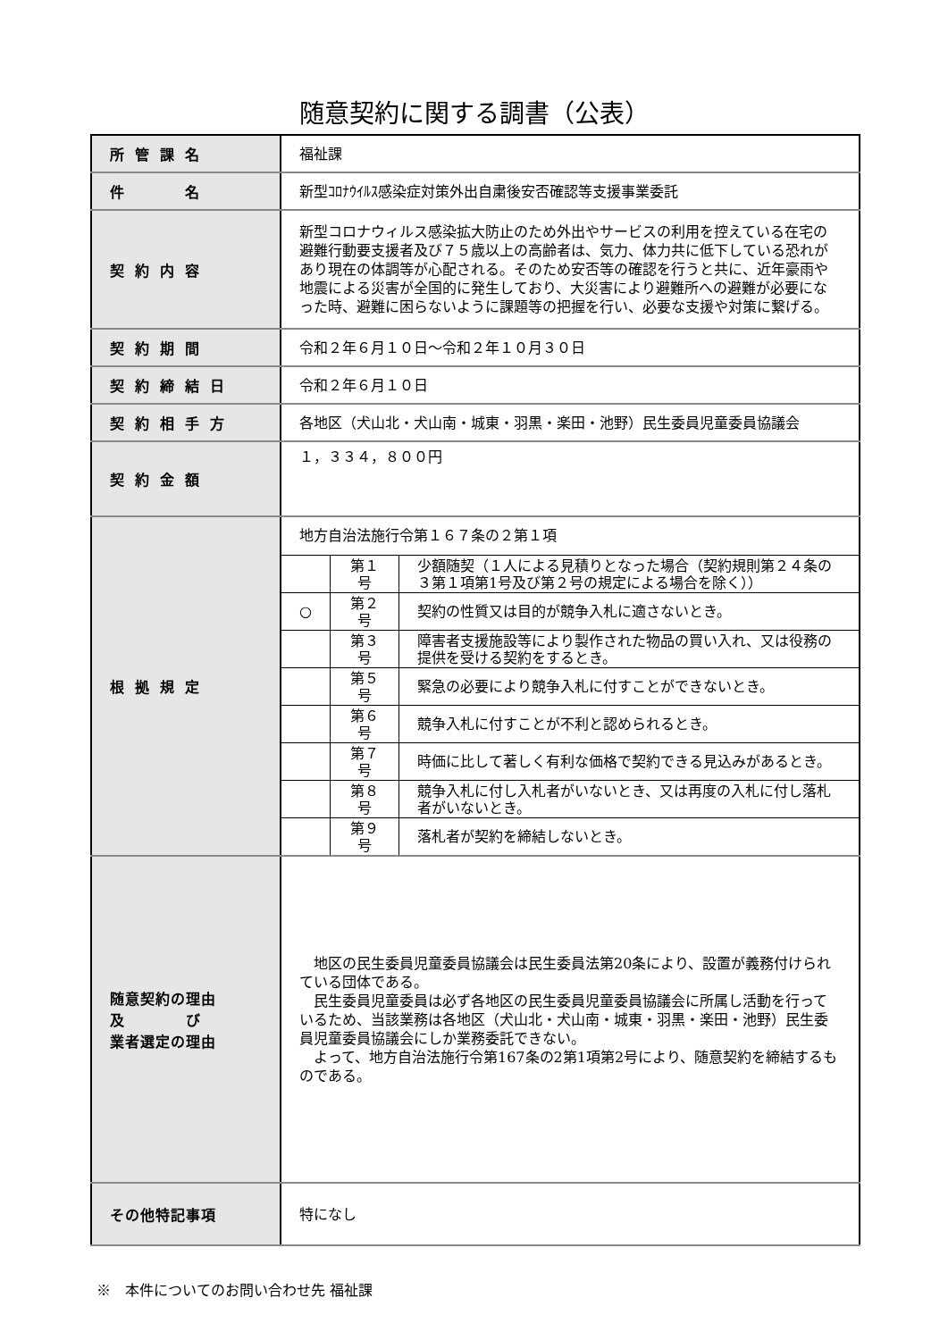随意契約に関する調書（公表）
| 所管課名 | 福祉課 |
| 件 名 | 新型ｺﾛﾅｳｲﾙｽ感染症対策外出自粛後安否確認等支援事業委託 |
| 契約内容 | 新型コロナウィルス感染拡大防止のため外出やサービスの利用を控えている在宅の避難行動要支援者及び７５歳以上の高齢者は、気力、体力共に低下している恐れがあり現在の体調等が心配される。そのため安否等の確認を行うと共に、近年豪雨や地震による災害が全国的に発生しており、大災害により避難所への避難が必要になった時、避難に困らないように課題等の把握を行い、必要な支援や対策に繋げる。 |
| 契約期間 | 令和２年６月１０日～令和２年１０月３０日 |
| 契約締結日 | 令和２年６月１０日 |
| 契約相手方 | 各地区（犬山北・犬山南・城東・羽黒・楽田・池野）民生委員児童委員協議会 |
| 契約金額 | １，３３４，８００円 |
| 根拠規定 | 地方自治法施行令第１６７条の２第１項 / / 第１号 / 少額随契（１人による見積りとなった場合（契約規則第２４条の３第１項第1号及び第２号の規定による場合を除く）） / / ○ / 第２号 / 契約の性質又は目的が競争入札に適さないとき。 / / / 第３号 / 障害者支援施設等により製作された物品の買い入れ、又は役務の提供を受ける契約をするとき。 / / / 第５号 / 緊急の必要により競争入札に付すことができないとき。 / / / 第６号 / 競争入札に付すことが不利と認められるとき。 / / / 第７号 / 時価に比して著しく有利な価格で契約できる見込みがあるとき。 / / / 第８号 / 競争入札に付し入札者がいないとき、又は再度の入札に付し落札者がいないとき。 / / / 第９号 / 落札者が契約を締結しないとき。 / |
| 随意契約の理由 及 び 業者選定の理由 | 地区の民生委員児童委員協議会は民生委員法第20条により、設置が義務付けられている団体である。 民生委員児童委員は必ず各地区の民生委員児童委員協議会に所属し活動を行っているため、当該業務は各地区（犬山北・犬山南・城東・羽黒・楽田・池野）民生委員児童委員協議会にしか業務委託できない。 よって、地方自治法施行令第167条の2第1項第2号により、随意契約を締結するものである。 |
| その他特記事項 | 特になし |
※　本件についてのお問い合わせ先 福祉課